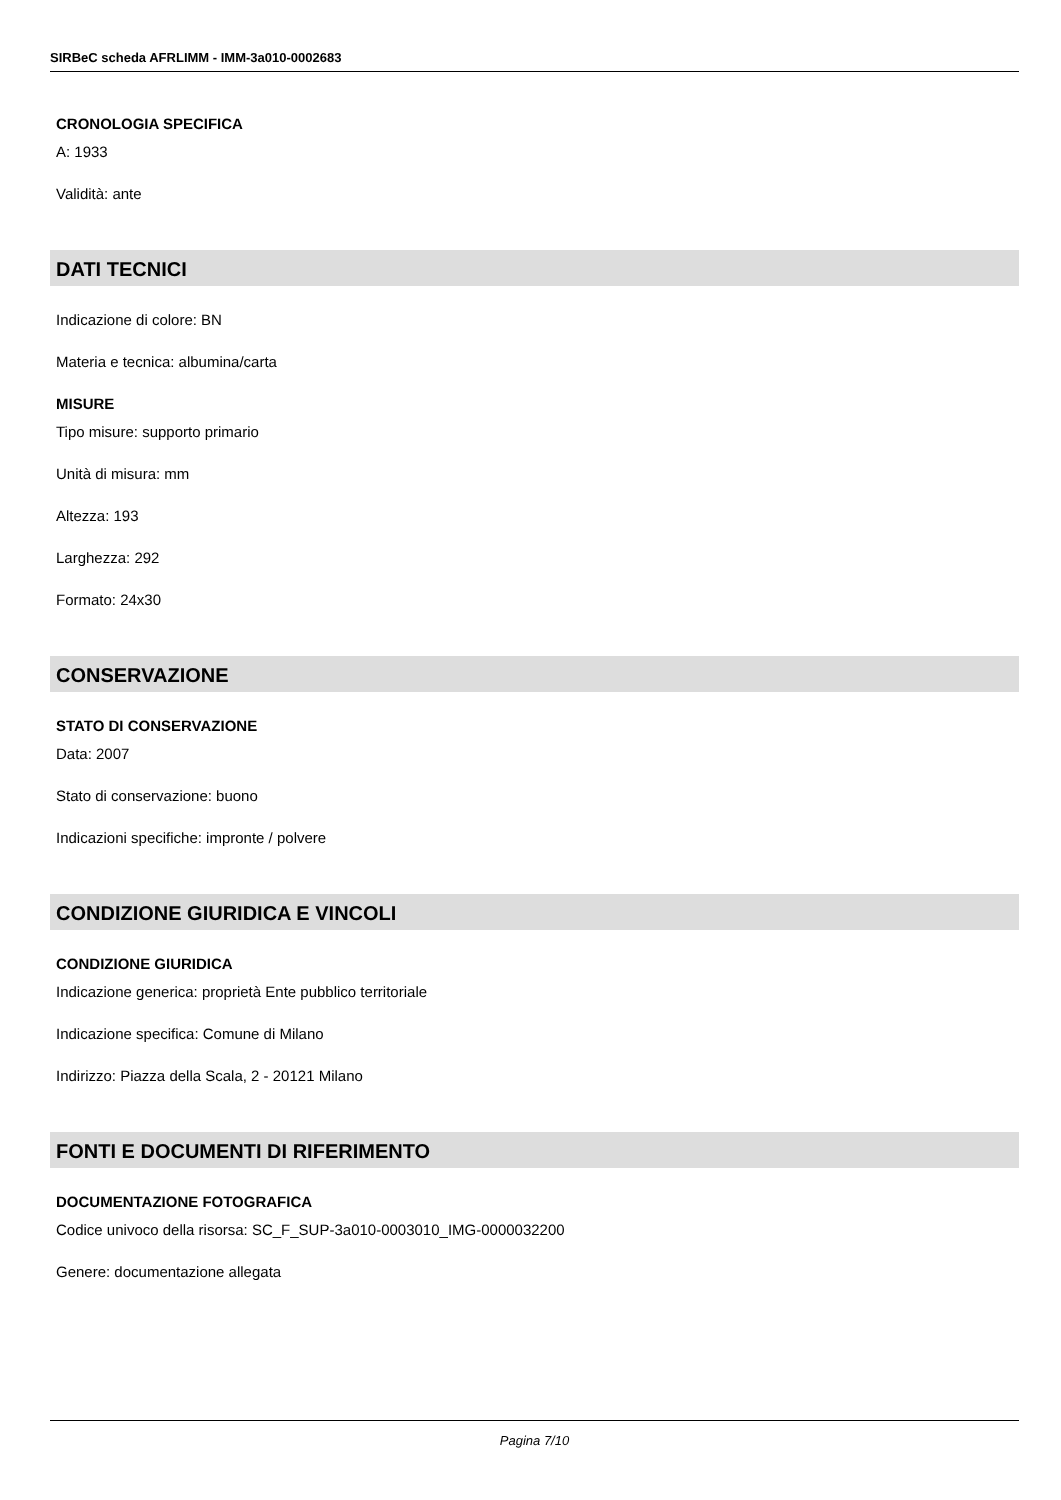SIRBeC scheda AFRLIMM - IMM-3a010-0002683
CRONOLOGIA SPECIFICA
A: 1933
Validità: ante
DATI TECNICI
Indicazione di colore: BN
Materia e tecnica: albumina/carta
MISURE
Tipo misure: supporto primario
Unità di misura: mm
Altezza: 193
Larghezza: 292
Formato: 24x30
CONSERVAZIONE
STATO DI CONSERVAZIONE
Data: 2007
Stato di conservazione: buono
Indicazioni specifiche: impronte / polvere
CONDIZIONE GIURIDICA E VINCOLI
CONDIZIONE GIURIDICA
Indicazione generica: proprietà Ente pubblico territoriale
Indicazione specifica: Comune di Milano
Indirizzo: Piazza della Scala, 2 - 20121 Milano
FONTI E DOCUMENTI DI RIFERIMENTO
DOCUMENTAZIONE FOTOGRAFICA
Codice univoco della risorsa: SC_F_SUP-3a010-0003010_IMG-0000032200
Genere: documentazione allegata
Pagina 7/10